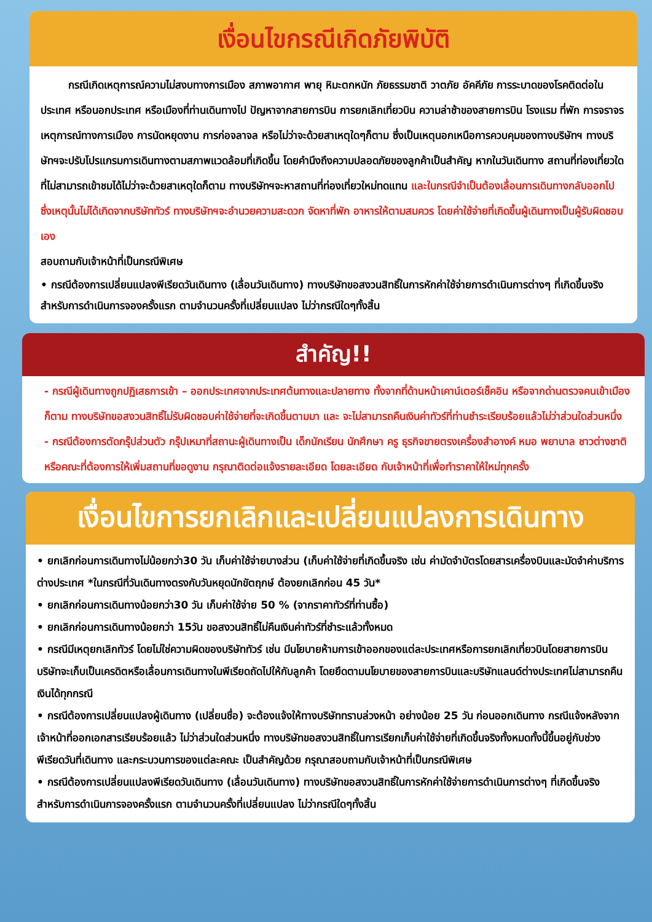เงื่อนไขกรณีเกิดภัยพิบัติ
กรณีเกิดเหตุการณ์ความไม่สงบทางการเมือง สภาพอากาศ พายุ หิมะตกหนัก ภัยธรรมชาติ วาตภัย อัคคีภัย การระบาดของโรคติดต่อในประเทศ หรือนอกประเทศ หรือเมืองที่ท่านเดินทางไป ปัญหาจากสายการบิน การยกเลิกเที่ยวบิน ความล่าช้าของสายการบิน โรงแรม ที่พัก การจราจร เหตุการณ์ทางการเมือง การนัดหยุดงาน การก่อจลาจล หรือไม่ว่าจะด้วยสาเหตุใดๆก็ตาม ซึ่งเป็นเหตุนอกเหนือการควบคุมของทางบริษัทฯ ทางบริษัทฯจะปรับโปรแกรมการเดินทางตามสภาพแวดล้อมที่เกิดขึ้น โดยคำนึงถึงความปลอดภัยของลูกค้าเป็นสำคัญ หากในวันเดินทาง สถานที่ท่องเที่ยวใดที่ไม่สามารถเข้าชมได้ไม่ว่าจะด้วยสาเหตุใดก็ตาม ทางบริษัทฯจะหาสถานที่ท่องเที่ยวใหม่ทดแทน และในกรณีจำเป็นต้องเลื่อนการเดินทางกลับออกไป ซึ่งเหตุนั้นไม่ได้เกิดจากบริษัททัวร์ ทางบริษัทฯจะอำนวยความสะดวก จัดหาที่พัก อาหารให้ตามสมควร โดยค่าใช้จ่ายที่เกิดขึ้นผู้เดินทางเป็นผู้รับผิดชอบเอง
สอบถามกับเจ้าหน้าที่เป็นกรณีพิเศษ
• กรณีต้องการเปลี่ยนแปลงพีเรียดวันเดินทาง (เลื่อนวันเดินทาง) ทางบริษัทขอสงวนสิทธิ์ในการหักค่าใช้จ่ายการดำเนินการต่างๆ ที่เกิดขึ้นจริง สำหรับการดำเนินการจองครั้งแรก ตามจำนวนครั้งที่เปลี่ยนแปลง ไม่ว่ากรณีใดๆทั้งสิ้น
สำคัญ!!
- กรณีผู้เดินทางถูกปฏิเสธการเข้า – ออกประเทศจากประเทศต้นทางและปลายทาง ทั้งจากที่ด้านหน้าเคาน์เตอร์เช็คอิน หรือจากด่านตรวจคนเข้าเมืองก็ตาม ทางบริษัทขอสงวนสิทธิ์ไม่รับผิดชอบค่าใช้จ่ายที่จะเกิดขึ้นตามมา และ จะไม่สามารถคืนเงินค่าทัวร์ที่ท่านชำระเรียบร้อยแล้วไม่ว่าส่วนใดส่วนหนึ่ง
- กรณีต้องการตัดกรุ๊ปส่วนตัว กรุ๊ปเหมาที่สถานะผู้เดินทางเป็น เด็กนักเรียน นักศึกษา ครู ธุรกิจขายตรงเครื่องสำอางค์ หมอ พยาบาล ชาวต่างชาติ หรือคณะที่ต้องการให้เพิ่มสถานที่ขอดูงาน กรุณาติดต่อแจ้งรายละเอียด โดยละเอียด กับเจ้าหน้าที่เพื่อทำราคาให้ใหม่ทุกครั้ง
เงื่อนไขการยกเลิกและเปลี่ยนแปลงการเดินทาง
• ยกเลิกก่อนการเดินทางไม่น้อยกว่า30 วัน เก็บค่าใช้จ่ายบางส่วน (เก็บค่าใช้จ่ายที่เกิดขึ้นจริง เช่น ค่ามัดจำบัตรโดยสารเครื่องบินและมัดจำค่าบริการต่างประเทศ *ในกรณีที่วันเดินทางตรงกับวันหยุดนักขัตฤกษ์ ต้องยกเลิกก่อน 45 วัน*
• ยกเลิกก่อนการเดินทางน้อยกว่า30 วัน เก็บค่าใช้จ่าย 50 % (จากราคาทัวร์ที่ท่านซื้อ)
• ยกเลิกก่อนการเดินทางน้อยกว่า 15วัน ขอสงวนสิทธิ์ไม่คืนเงินค่าทัวร์ที่ชำระแล้วทั้งหมด
• กรณีมีเหตุยกเลิกทัวร์ โดยไม่ใช่ความผิดของบริษัททัวร์ เช่น มีนโยบายห้ามการเข้าออกของแต่ละประเทศหรือการยกเลิกเที่ยวบินโดยสายการบินบริษัทจะเก็บเป็นเครดิตหรือเลื่อนการเดินทางในพีเรียดถัดไปให้กับลูกค้า โดยยึดตามนโยบายของสายการบินและบริษัทแลนด์ต่างประเทศไม่สามารถคืนเงินได้ทุกกรณี
• กรณีต้องการเปลี่ยนแปลงผู้เดินทาง (เปลี่ยนชื่อ) จะต้องแจ้งให้ทางบริษัททราบล่วงหน้า อย่างน้อย 25 วัน ก่อนออกเดินทาง กรณีแจ้งหลังจากเจ้าหน้าที่ออกเอกสารเรียบร้อยแล้ว ไม่ว่าส่วนใดส่วนหนึ่ง ทางบริษัทขอสงวนสิทธิ์ในการเรียกเก็บค่าใช้จ่ายที่เกิดขึ้นจริงทั้งหมดทั้งนี้ขึ้นอยู่กับช่วงพีเรียดวันที่เดินทาง และกระบวนการของแต่ละคณะ เป็นสำคัญด้วย กรุณาสอบถามกับเจ้าหน้าที่เป็นกรณีพิเศษ
• กรณีต้องการเปลี่ยนแปลงพีเรียดวันเดินทาง (เลื่อนวันเดินทาง) ทางบริษัทขอสงวนสิทธิ์ในการหักค่าใช้จ่ายการดำเนินการต่างๆ ที่เกิดขึ้นจริง สำหรับการดำเนินการจองครั้งแรก ตามจำนวนครั้งที่เปลี่ยนแปลง ไม่ว่ากรณีใดๆทั้งสิ้น